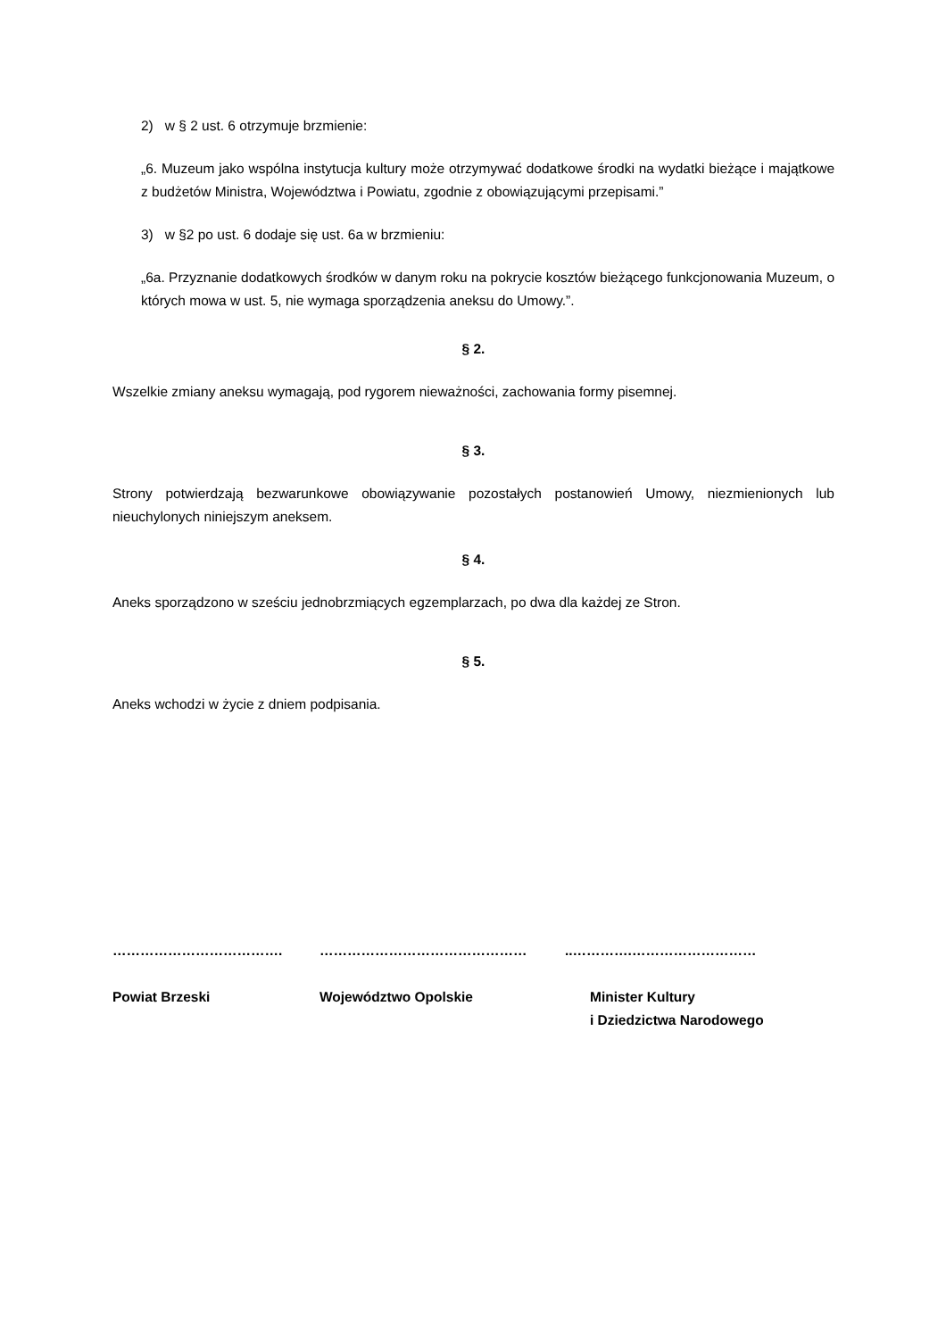2) w § 2 ust. 6 otrzymuje brzmienie:
„6. Muzeum jako wspólna instytucja kultury może otrzymywać dodatkowe środki na wydatki bieżące i majątkowe z budżetów Ministra, Województwa i Powiatu, zgodnie z obowiązującymi przepisami.”
3) w §2 po ust. 6 dodaje się ust. 6a w brzmieniu:
„6a. Przyznanie dodatkowych środków w danym roku na pokrycie kosztów bieżącego funkcjonowania Muzeum, o których mowa w ust. 5, nie wymaga sporządzenia aneksu do Umowy.”.
§ 2.
Wszelkie zmiany aneksu wymagają, pod rygorem nieważności, zachowania formy pisemnej.
§ 3.
Strony potwierdzają bezwarunkowe obowiązywanie pozostałych postanowień Umowy, niezmienionych lub nieuchylonych niniejszym aneksem.
§ 4.
Aneks sporządzono w sześciu jednobrzmiących egzemplarzach, po dwa dla każdej ze Stron.
§ 5.
Aneks wchodzi w życie z dniem podpisania.
……………………………….
Powiat Brzeski
………………………………………
Województwo Opolskie
..………….………………………
Minister Kultury
i Dziedzictwa Narodowego